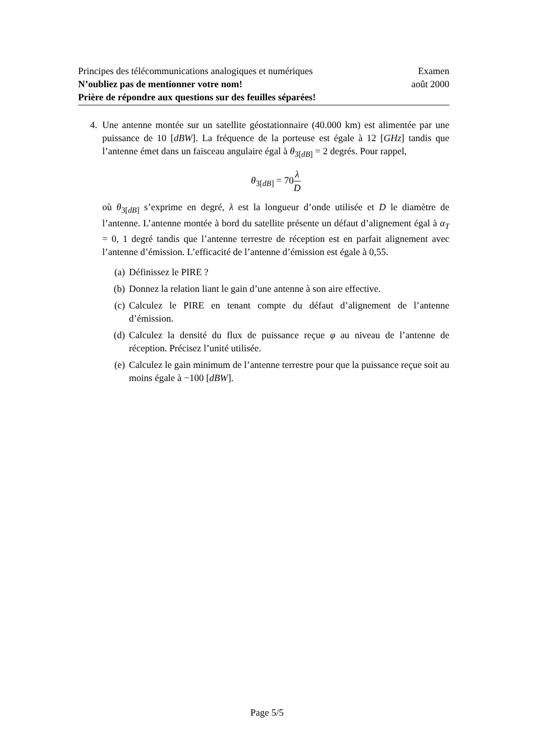Principes des télécommunications analogiques et numériques Examen
N’oubliez pas de mentionner votre nom! août 2000
Prière de répondre aux questions sur des feuilles séparées!
4. Une antenne montée sur un satellite géostationnaire (40.000 km) est alimentée par une puissance de 10 [dBW]. La fréquence de la porteuse est égale à 12 [GHz] tandis que l’antenne émet dans un faisceau angulaire égal à θ<sub>3[dB]</sub> = 2 degrés. Pour rappel,
θ<sub>3[dB]</sub> = 70λ D
où θ<sub>3[dB]</sub> s’exprime en degré, λ est la longueur d’onde utilisée et D le diamètre de l’antenne. L’antenne montée à bord du satellite présente un défaut d’alignement égal à α<sub>T</sub> = 0, 1 degré tandis que l’antenne terrestre de réception est en parfait alignement avec l’antenne d’émission. L’efficacité de l’antenne d’émission est égale à 0,55.
(a) Définissez le PIRE ?
(b) Donnez la relation liant le gain d’une antenne à son aire effective.
(c) Calculez le PIRE en tenant compte du défaut d’alignement de l’antenne d’émission.
(d) Calculez la densité du flux de puissance reçue φ au niveau de l’antenne de réception. Précisez l’unité utilisée.
(e) Calculez le gain minimum de l’antenne terrestre pour que la puissance reçue soit au moins égale à −100 [dBW].
Page 5/5